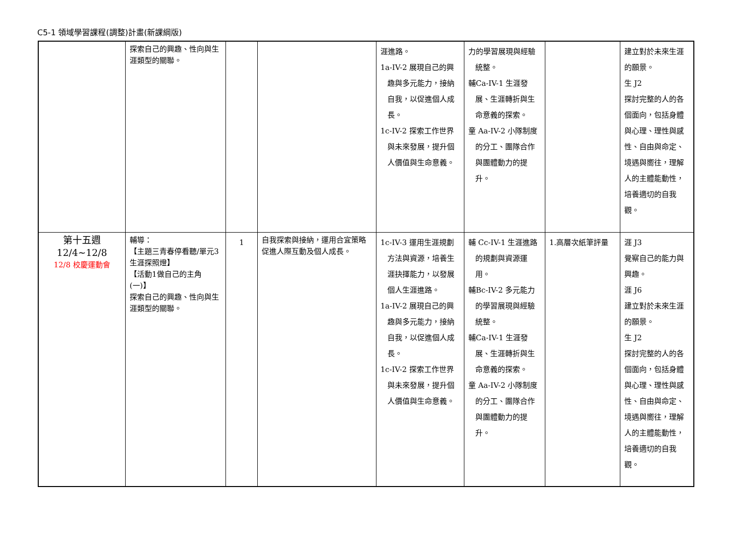C5-1 領域學習課程(調整)計畫(新課綱版)
| | 探索自己的興趣、性向與生涯類型的關聯。 | | | 涯進路。 1a-IV-2 展現自己的興趣與多元能力，接納自我，以促進個人成長。 1c-IV-2 探索工作世界與未來發展，提升個人價值與生命意義。 | 力的學習展現與經驗統整。 輔Ca-IV-1 生涯發展、生涯轉折與生命意義的探索。 童 Aa-IV-2 小隊制度的分工、團隊合作與團體動力的提升。 | | 建立對於未來生涯的願景。 生 J2 探討完整的人的各個面向，包括身體與心理、理性與感性、自由與命定、境遇與嚮往，理解人的主體能動性，培養適切的自我觀。 |
| 第十五週 12/4~12/8 12/8 校慶運動會 | 輔導： 【主題三青春停看聽/單元3生涯探照燈】 【活動1做自己的主角(一)】 探索自己的興趣、性向與生涯類型的關聯。 | 1 | 自我探索與接納，運用合宜策略促進人際互動及個人成長。 | 1c-IV-3 運用生涯規劃方法與資源，培養生涯抉擇能力，以發展個人生涯進路。 1a-IV-2 展現自己的興趣與多元能力，接納自我，以促進個人成長。 1c-IV-2 探索工作世界與未來發展，提升個人價值與生命意義。 | 輔 Cc-IV-1 生涯進路的規劃與資源運用。 輔Bc-IV-2 多元能力的學習展現與經驗統整。 輔Ca-IV-1 生涯發展、生涯轉折與生命意義的探索。 童 Aa-IV-2 小隊制度的分工、團隊合作與團體動力的提升。 | 1.高層次紙筆評量 | 涯 J3 覺察自己的能力與興趣。 涯 J6 建立對於未來生涯的願景。 生 J2 探討完整的人的各個面向，包括身體與心理、理性與感性、自由與命定、境遇與嚮往，理解人的主體能動性，培養適切的自我觀。 |